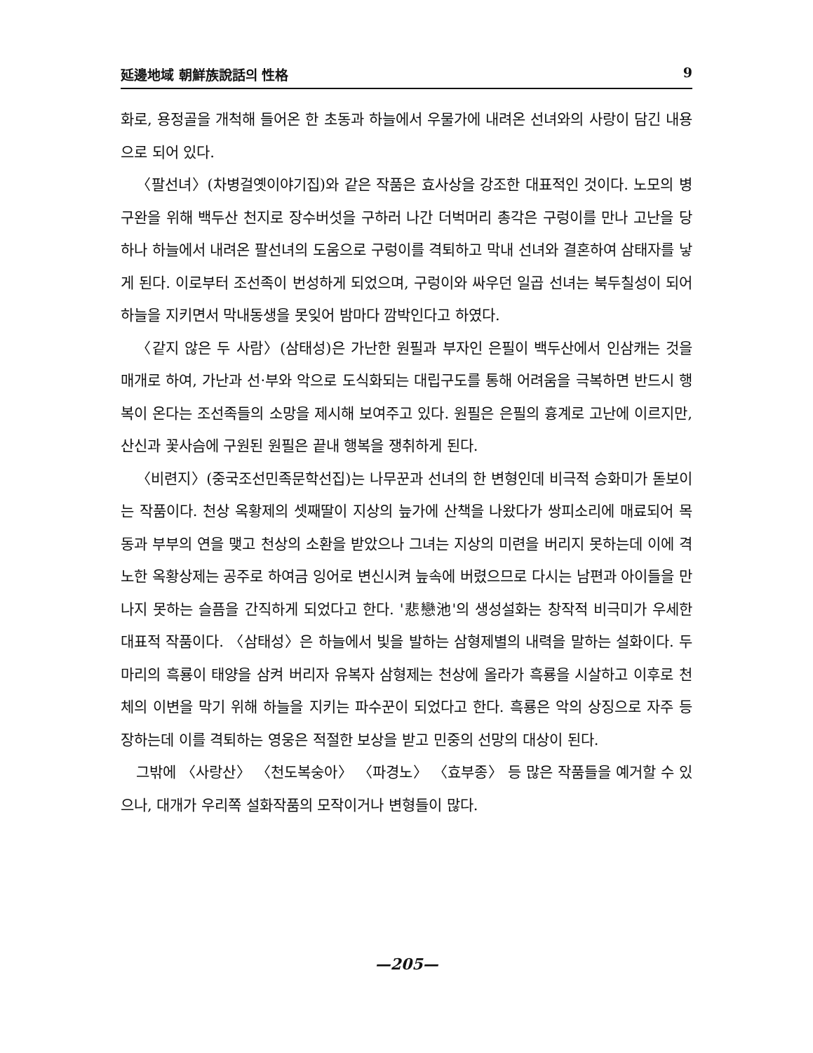延邊地域 朝鮮族說話의 性格 9
화로, 용정골을 개척해 들어온 한 초동과 하늘에서 우물가에 내려온 선녀와의 사랑이 담긴 내용으로 되어 있다.
〈팔선녀〉(차병걸옛이야기집)와 같은 작품은 효사상을 강조한 대표적인 것이다. 노모의 병 구완을 위해 백두산 천지로 장수버섯을 구하러 나간 더벅머리 총각은 구렁이를 만나 고난을 당하나 하늘에서 내려온 팔선녀의 도움으로 구렁이를 격퇴하고 막내 선녀와 결혼하여 삼태자를 낳게 된다. 이로부터 조선족이 번성하게 되었으며, 구렁이와 싸우던 일곱 선녀는 북두칠성이 되어 하늘을 지키면서 막내동생을 못잊어 밤마다 깜박인다고 하였다.
〈같지 않은 두 사람〉(삼태성)은 가난한 원필과 부자인 은필이 백두산에서 인삼캐는 것을 매개로 하여, 가난과 선·부와 악으로 도식화되는 대립구도를 통해 어려움을 극복하면 반드시 행복이 온다는 조선족들의 소망을 제시해 보여주고 있다. 원필은 은필의 흉계로 고난에 이르지만, 산신과 꽃사슴에 구원된 원필은 끝내 행복을 쟁취하게 된다.
〈비련지〉(중국조선민족문학선집)는 나무꾼과 선녀의 한 변형인데 비극적 승화미가 돋보이는 작품이다. 천상 옥황제의 셋째딸이 지상의 늪가에 산책을 나왔다가 쌍피소리에 매료되어 목동과 부부의 연을 맺고 천상의 소환을 받았으나 그녀는 지상의 미련을 버리지 못하는데 이에 격노한 옥황상제는 공주로 하여금 잉어로 변신시켜 늪속에 버렸으므로 다시는 남편과 아이들을 만나지 못하는 슬픔을 간직하게 되었다고 한다. '悲戀池'의 생성설화는 창작적 비극미가 우세한 대표적 작품이다. 〈삼태성〉은 하늘에서 빛을 발하는 삼형제별의 내력을 말하는 설화이다. 두 마리의 흑룡이 태양을 삼켜 버리자 유복자 삼형제는 천상에 올라가 흑룡을 시살하고 이후로 천체의 이변을 막기 위해 하늘을 지키는 파수꾼이 되었다고 한다. 흑룡은 악의 상징으로 자주 등장하는데 이를 격퇴하는 영웅은 적절한 보상을 받고 민중의 선망의 대상이 된다.
그밖에 〈사랑산〉 〈천도복숭아〉 〈파경노〉 〈효부종〉 등 많은 작품들을 예거할 수 있으나, 대개가 우리쪽 설화작품의 모작이거나 변형들이 많다.
—205—